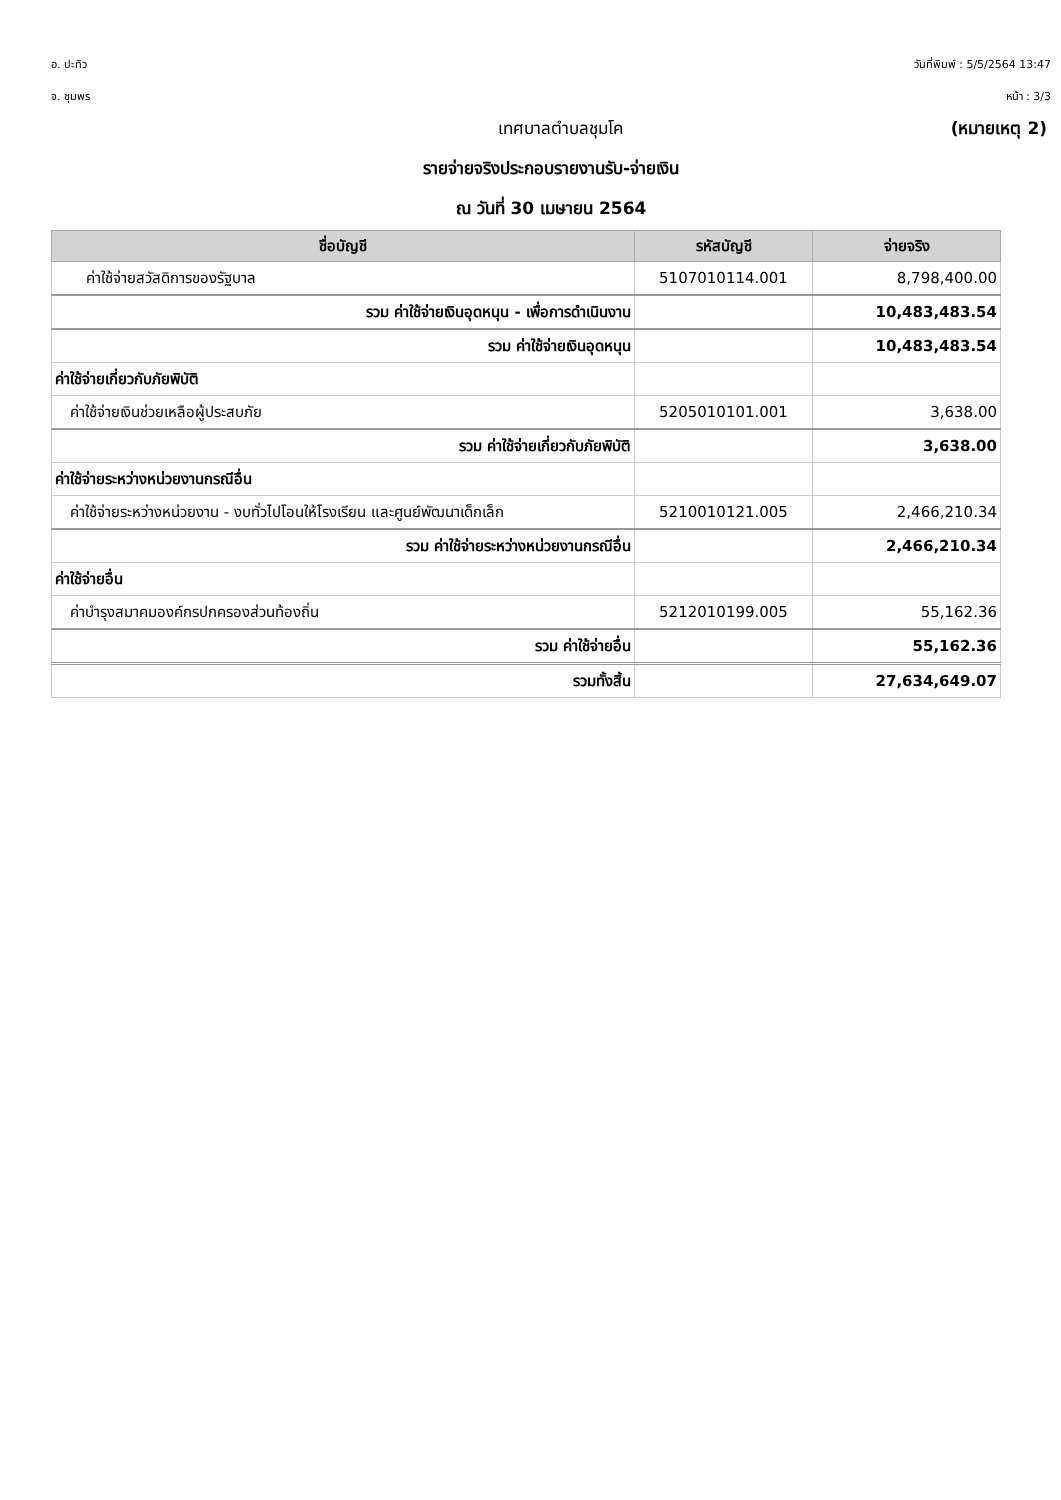อ. ปะทิว วันที่พิมพ์ : 5/5/2564 13:47
จ. ชุมพร หน้า : 3/3
เทศบาลตำบลชุมโค (หมายเหตุ 2)
รายจ่ายจริงประกอบรายงานรับ-จ่ายเงิน
ณ วันที่ 30 เมษายน 2564
| ชื่อบัญชี | รหัสบัญชี | จ่ายจริง |
| --- | --- | --- |
| ค่าใช้จ่ายสวัสดิการของรัฐบาล | 5107010114.001 | 8,798,400.00 |
| รวม ค่าใช้จ่ายเงินอุดหนุน - เพื่อการดำเนินงาน | | 10,483,483.54 |
| รวม ค่าใช้จ่ายเงินอุดหนุน | | 10,483,483.54 |
| ค่าใช้จ่ายเกี่ยวกับภัยพิบัติ | | |
| ค่าใช้จ่ายเงินช่วยเหลือผู้ประสบภัย | 5205010101.001 | 3,638.00 |
| รวม ค่าใช้จ่ายเกี่ยวกับภัยพิบัติ | | 3,638.00 |
| ค่าใช้จ่ายระหว่างหน่วยงานกรณีอื่น | | |
| ค่าใช้จ่ายระหว่างหน่วยงาน - งบทั่วไปโอนให้โรงเรียน และศูนย์พัฒนาเด็กเล็ก | 5210010121.005 | 2,466,210.34 |
| รวม ค่าใช้จ่ายระหว่างหน่วยงานกรณีอื่น | | 2,466,210.34 |
| ค่าใช้จ่ายอื่น | | |
| ค่าบำรุงสมาคมองค์กรปกครองส่วนท้องถิ่น | 5212010199.005 | 55,162.36 |
| รวม ค่าใช้จ่ายอื่น | | 55,162.36 |
| รวมทั้งสิ้น | | 27,634,649.07 |